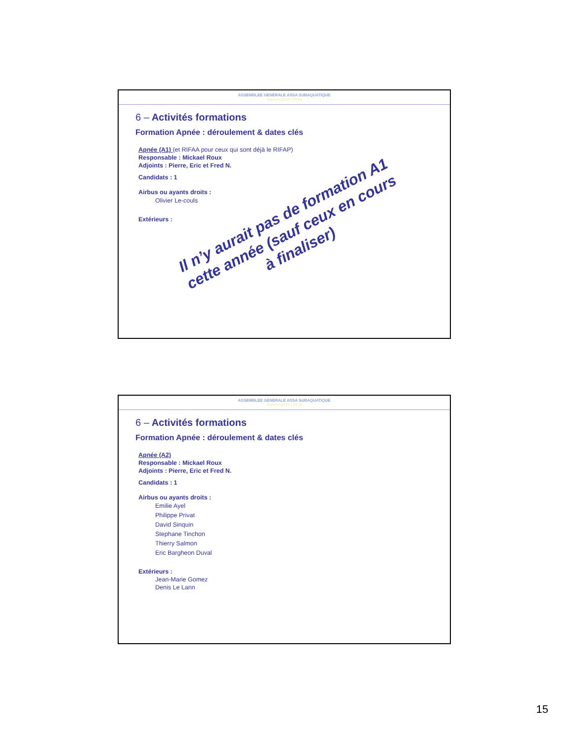ASSEMBLEE GENERALE ASSA SUBAQUATIQUE
Saison 2013 / 2014
6 – Activités formations
Formation Apnée : déroulement & dates clés
Apnée (A1) (et RIFAA pour ceux qui sont déjà le RIFAP)
Responsable : Mickael Roux
Adjoints : Pierre, Eric et Fred N.
Candidats : 1
Airbus ou ayants droits :
Olivier Le-couls
Extérieurs :
Il n’y aurait pas de formation A1 cette année (sauf ceux en cours à finaliser)
ASSEMBLEE GENERALE ASSA SUBAQUATIQUE
Saison 2013 / 2014
6 – Activités formations
Formation Apnée : déroulement & dates clés
Apnée (A2)
Responsable : Mickael Roux
Adjoints : Pierre, Eric et Fred N.
Candidats : 1
Airbus ou ayants droits :
Emilie Ayel
Philippe Privat
David Sinquin
Stephane Tinchon
Thierry Salmon
Eric Bargheon Duval
Extérieurs :
Jean-Marie Gomez
Denis Le Lann
15